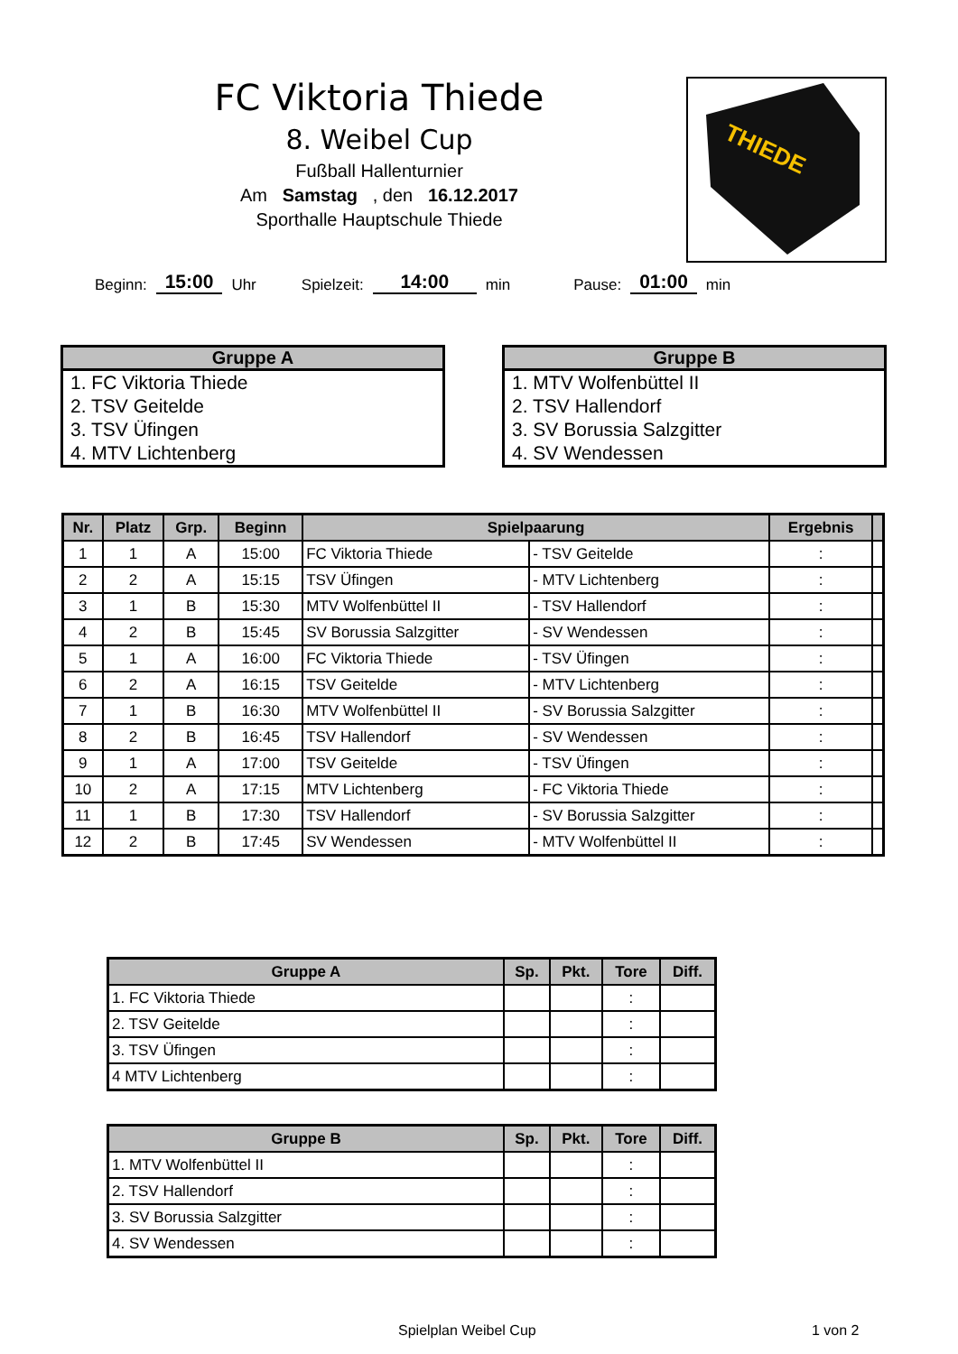FC Viktoria Thiede
8. Weibel Cup
Fußball Hallenturnier
Am Samstag , den 16.12.2017
Sporthalle Hauptschule Thiede
THIEDE
Beginn: 15:00 Uhr Spielzeit: 14:00 min Pause: 01:00 min
Gruppe A
1. FC Viktoria Thiede
2. TSV Geitelde
3. TSV Üfingen
4. MTV Lichtenberg
Gruppe B
1. MTV Wolfenbüttel II
2. TSV Hallendorf
3. SV Borussia Salzgitter
4. SV Wendessen
| Nr. | Platz | Grp. | Beginn | Spielpaarung | | Ergebnis | |
| --- | --- | --- | --- | --- | --- | --- | --- |
| 1 | 1 | A | 15:00 | FC Viktoria Thiede | - TSV Geitelde | : | |
| 2 | 2 | A | 15:15 | TSV Üfingen | - MTV Lichtenberg | : | |
| 3 | 1 | B | 15:30 | MTV Wolfenbüttel II | - TSV Hallendorf | : | |
| 4 | 2 | B | 15:45 | SV Borussia Salzgitter | - SV Wendessen | : | |
| 5 | 1 | A | 16:00 | FC Viktoria Thiede | - TSV Üfingen | : | |
| 6 | 2 | A | 16:15 | TSV Geitelde | - MTV Lichtenberg | : | |
| 7 | 1 | B | 16:30 | MTV Wolfenbüttel II | - SV Borussia Salzgitter | : | |
| 8 | 2 | B | 16:45 | TSV Hallendorf | - SV Wendessen | : | |
| 9 | 1 | A | 17:00 | TSV Geitelde | - TSV Üfingen | : | |
| 10 | 2 | A | 17:15 | MTV Lichtenberg | - FC Viktoria Thiede | : | |
| 11 | 1 | B | 17:30 | TSV Hallendorf | - SV Borussia Salzgitter | : | |
| 12 | 2 | B | 17:45 | SV Wendessen | - MTV Wolfenbüttel II | : | |
| Gruppe A | Sp. | Pkt. | Tore | Diff. |
| --- | --- | --- | --- | --- |
| 1. FC Viktoria Thiede | | | : | |
| 2. TSV Geitelde | | | : | |
| 3. TSV Üfingen | | | : | |
| 4 MTV Lichtenberg | | | : | |
| Gruppe B | Sp. | Pkt. | Tore | Diff. |
| --- | --- | --- | --- | --- |
| 1. MTV Wolfenbüttel II | | | : | |
| 2. TSV Hallendorf | | | : | |
| 3. SV Borussia Salzgitter | | | : | |
| 4. SV Wendessen | | | : | |
Spielplan Weibel Cup 1 von 2